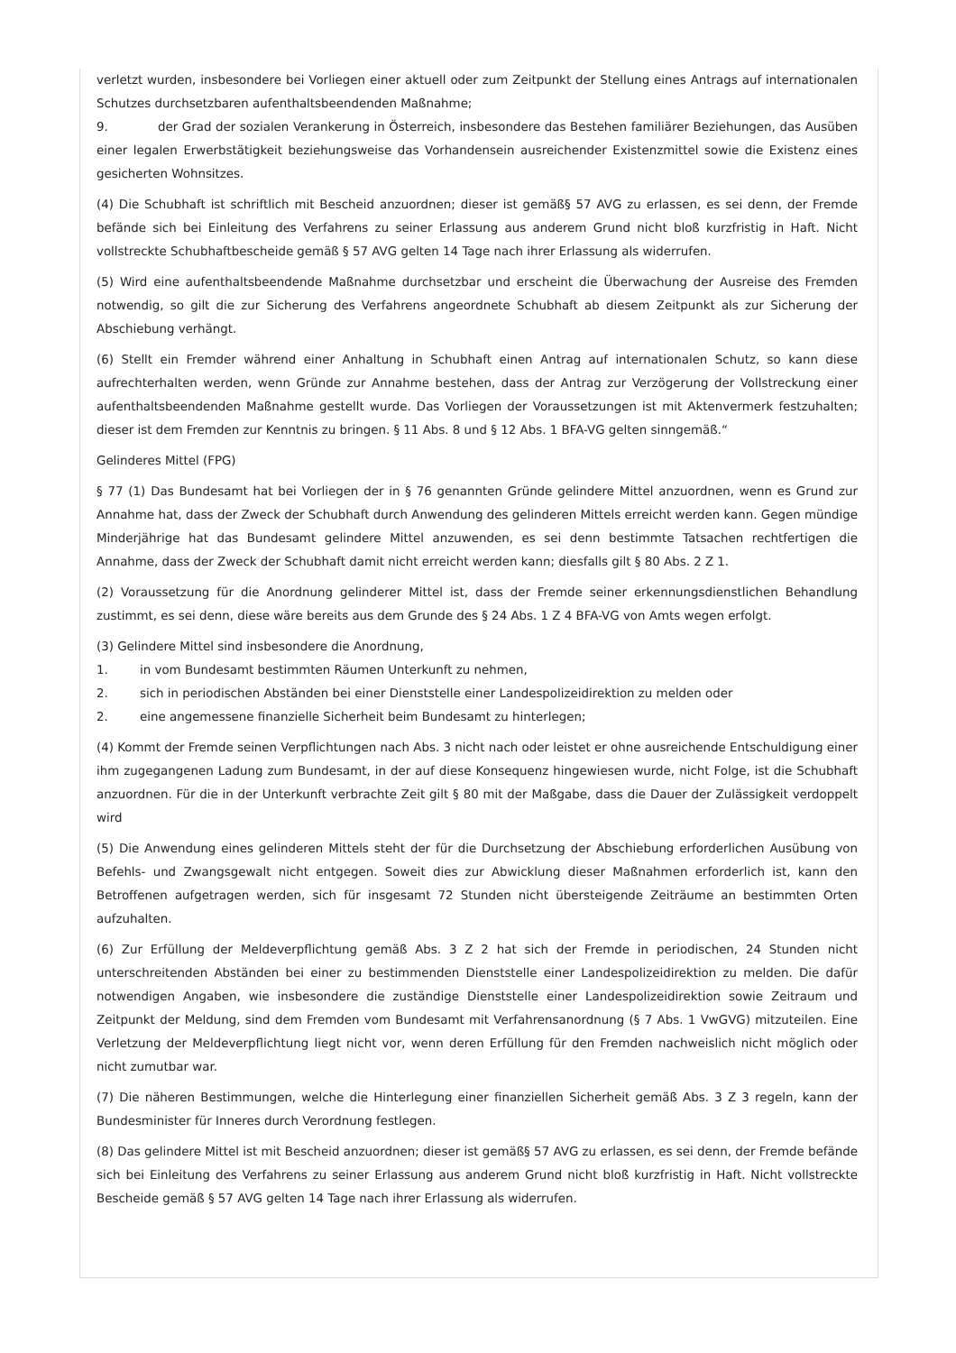verletzt wurden, insbesondere bei Vorliegen einer aktuell oder zum Zeitpunkt der Stellung eines Antrags auf internationalen Schutzes durchsetzbaren aufenthaltsbeendenden Maßnahme;
9. der Grad der sozialen Verankerung in Österreich, insbesondere das Bestehen familiärer Beziehungen, das Ausüben einer legalen Erwerbstätigkeit beziehungsweise das Vorhandensein ausreichender Existenzmittel sowie die Existenz eines gesicherten Wohnsitzes.
(4) Die Schubhaft ist schriftlich mit Bescheid anzuordnen; dieser ist gemäß§ 57 AVG zu erlassen, es sei denn, der Fremde befände sich bei Einleitung des Verfahrens zu seiner Erlassung aus anderem Grund nicht bloß kurzfristig in Haft. Nicht vollstreckte Schubhaftbescheide gemäß § 57 AVG gelten 14 Tage nach ihrer Erlassung als widerrufen.
(5) Wird eine aufenthaltsbeendende Maßnahme durchsetzbar und erscheint die Überwachung der Ausreise des Fremden notwendig, so gilt die zur Sicherung des Verfahrens angeordnete Schubhaft ab diesem Zeitpunkt als zur Sicherung der Abschiebung verhängt.
(6) Stellt ein Fremder während einer Anhaltung in Schubhaft einen Antrag auf internationalen Schutz, so kann diese aufrechterhalten werden, wenn Gründe zur Annahme bestehen, dass der Antrag zur Verzögerung der Vollstreckung einer aufenthaltsbeendenden Maßnahme gestellt wurde. Das Vorliegen der Voraussetzungen ist mit Aktenvermerk festzuhalten; dieser ist dem Fremden zur Kenntnis zu bringen. § 11 Abs. 8 und § 12 Abs. 1 BFA-VG gelten sinngemäß.“
Gelinderes Mittel (FPG)
§ 77 (1) Das Bundesamt hat bei Vorliegen der in § 76 genannten Gründe gelindere Mittel anzuordnen, wenn es Grund zur Annahme hat, dass der Zweck der Schubhaft durch Anwendung des gelinderen Mittels erreicht werden kann. Gegen mündige Minderjährige hat das Bundesamt gelindere Mittel anzuwenden, es sei denn bestimmte Tatsachen rechtfertigen die Annahme, dass der Zweck der Schubhaft damit nicht erreicht werden kann; diesfalls gilt § 80 Abs. 2 Z 1.
(2) Voraussetzung für die Anordnung gelinderer Mittel ist, dass der Fremde seiner erkennungsdienstlichen Behandlung zustimmt, es sei denn, diese wäre bereits aus dem Grunde des § 24 Abs. 1 Z 4 BFA-VG von Amts wegen erfolgt.
(3) Gelindere Mittel sind insbesondere die Anordnung,
1. in vom Bundesamt bestimmten Räumen Unterkunft zu nehmen,
2. sich in periodischen Abständen bei einer Dienststelle einer Landespolizeidirektion zu melden oder
2. eine angemessene finanzielle Sicherheit beim Bundesamt zu hinterlegen;
(4) Kommt der Fremde seinen Verpflichtungen nach Abs. 3 nicht nach oder leistet er ohne ausreichende Entschuldigung einer ihm zugegangenen Ladung zum Bundesamt, in der auf diese Konsequenz hingewiesen wurde, nicht Folge, ist die Schubhaft anzuordnen. Für die in der Unterkunft verbrachte Zeit gilt § 80 mit der Maßgabe, dass die Dauer der Zulässigkeit verdoppelt wird
(5) Die Anwendung eines gelinderen Mittels steht der für die Durchsetzung der Abschiebung erforderlichen Ausübung von Befehls- und Zwangsgewalt nicht entgegen. Soweit dies zur Abwicklung dieser Maßnahmen erforderlich ist, kann den Betroffenen aufgetragen werden, sich für insgesamt 72 Stunden nicht übersteigende Zeiträume an bestimmten Orten aufzuhalten.
(6) Zur Erfüllung der Meldeverpflichtung gemäß Abs. 3 Z 2 hat sich der Fremde in periodischen, 24 Stunden nicht unterschreitenden Abständen bei einer zu bestimmenden Dienststelle einer Landespolizeidirektion zu melden. Die dafür notwendigen Angaben, wie insbesondere die zuständige Dienststelle einer Landespolizeidirektion sowie Zeitraum und Zeitpunkt der Meldung, sind dem Fremden vom Bundesamt mit Verfahrensanordnung (§ 7 Abs. 1 VwGVG) mitzuteilen. Eine Verletzung der Meldeverpflichtung liegt nicht vor, wenn deren Erfüllung für den Fremden nachweislich nicht möglich oder nicht zumutbar war.
(7) Die näheren Bestimmungen, welche die Hinterlegung einer finanziellen Sicherheit gemäß Abs. 3 Z 3 regeln, kann der Bundesminister für Inneres durch Verordnung festlegen.
(8) Das gelindere Mittel ist mit Bescheid anzuordnen; dieser ist gemäß§ 57 AVG zu erlassen, es sei denn, der Fremde befände sich bei Einleitung des Verfahrens zu seiner Erlassung aus anderem Grund nicht bloß kurzfristig in Haft. Nicht vollstreckte Bescheide gemäß § 57 AVG gelten 14 Tage nach ihrer Erlassung als widerrufen.